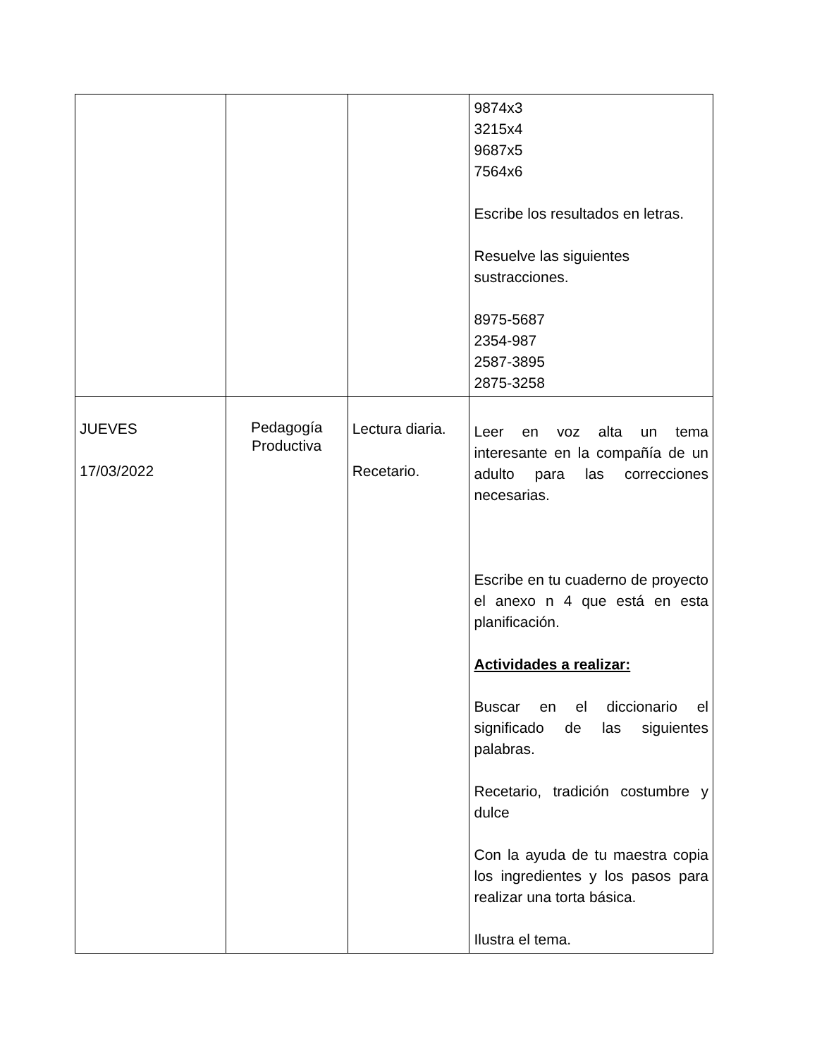| | | | 9874x3 3215x4 9687x5 7564x6 Escribe los resultados en letras. Resuelve las siguientes sustracciones. 8975-5687 2354-987 2587-3895 2875-3258 |
| JUEVES 17/03/2022 | Pedagogía Productiva | Lectura diaria. Recetario. | Leer en voz alta un tema interesante en la compañía de un adulto para las correcciones necesarias. Escribe en tu cuaderno de proyecto el anexo n 4 que está en esta planificación. Actividades a realizar: Buscar en el diccionario el significado de las siguientes palabras. Recetario, tradición costumbre y dulce Con la ayuda de tu maestra copia los ingredientes y los pasos para realizar una torta básica. Ilustra el tema. |